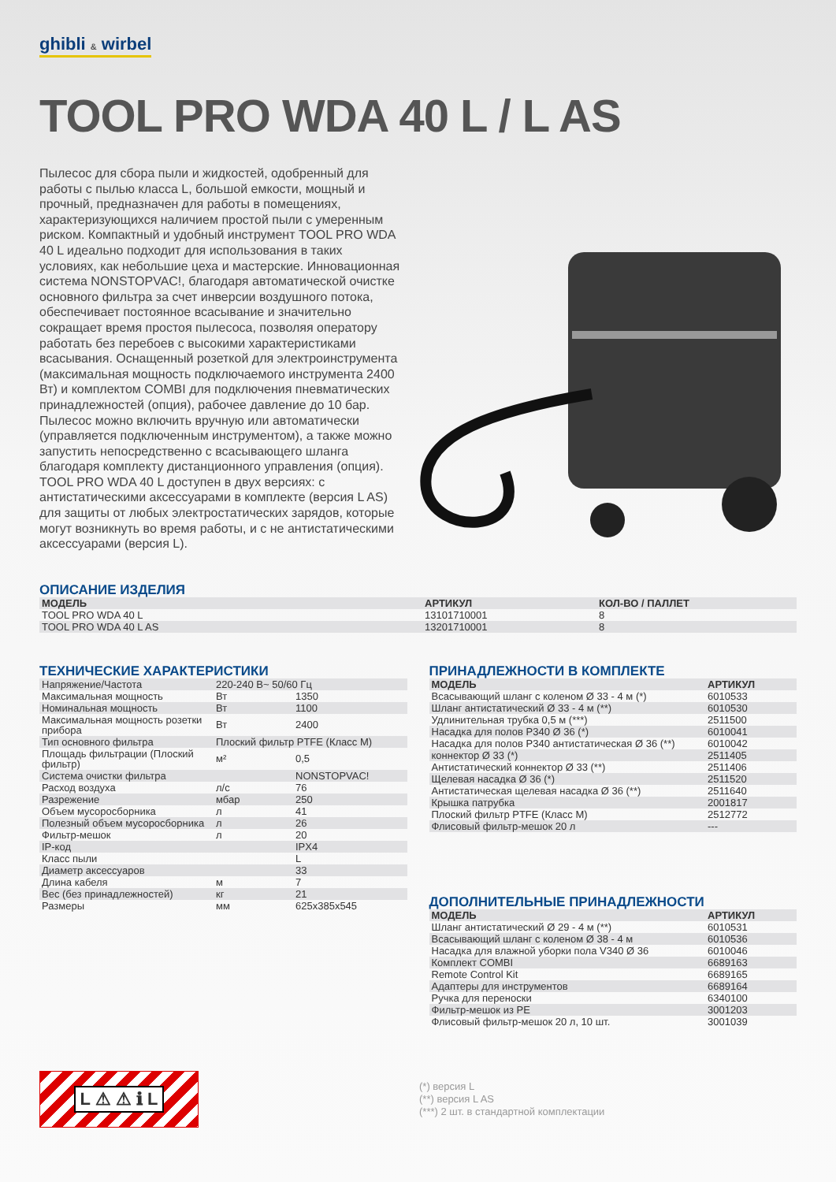ghibli & wirbel
TOOL PRO WDA 40 L / L AS
Пылесос для сбора пыли и жидкостей, одобренный для работы с пылью класса L, большой емкости, мощный и прочный, предназначен для работы в помещениях, характеризующихся наличием простой пыли с умеренным риском. Компактный и удобный инструмент TOOL PRO WDA 40 L идеально подходит для использования в таких условиях, как небольшие цеха и мастерские. Инновационная система NONSTOPVAC!, благодаря автоматической очистке основного фильтра за счет инверсии воздушного потока, обеспечивает постоянное всасывание и значительно сокращает время простоя пылесоса, позволяя оператору работать без перебоев с высокими характеристиками всасывания. Оснащенный розеткой для электроинструмента (максимальная мощность подключаемого инструмента 2400 Вт) и комплектом COMBI для подключения пневматических принадлежностей (опция), рабочее давление до 10 бар. Пылесос можно включить вручную или автоматически (управляется подключенным инструментом), а также можно запустить непосредственно с всасывающего шланга благодаря комплекту дистанционного управления (опция). TOOL PRO WDA 40 L доступен в двух версиях: с антистатическими аксессуарами в комплекте (версия L AS) для защиты от любых электростатических зарядов, которые могут возникнуть во время работы, и с не антистатическими аксессуарами (версия L).
ОПИСАНИЕ ИЗДЕЛИЯ
| МОДЕЛЬ | АРТИКУЛ | КОЛ-ВО / ПАЛЛЕТ |
| --- | --- | --- |
| TOOL PRO WDA 40 L | 13101710001 | 8 |
| TOOL PRO WDA 40 L AS | 13201710001 | 8 |
ТЕХНИЧЕСКИЕ ХАРАКТЕРИСТИКИ
| Напряжение/Частота | 220-240 В~ 50/60 Гц | |
| Максимальная мощность | Вт | 1350 |
| Номинальная мощность | Вт | 1100 |
| Максимальная мощность розетки прибора | Вт | 2400 |
| Тип основного фильтра | Плоский фильтр PTFE (Класс M) | |
| Площадь фильтрации (Плоский фильтр) | м² | 0,5 |
| Система очистки фильтра | | NONSTOPVAC! |
| Расход воздуха | л/с | 76 |
| Разрежение | мбар | 250 |
| Объем мусоросборника | л | 41 |
| Полезный объем мусоросборника | л | 26 |
| Фильтр-мешок | л | 20 |
| IP-код | | IPX4 |
| Класс пыли | | L |
| Диаметр аксессуаров | | 33 |
| Длина кабеля | м | 7 |
| Вес (без принадлежностей) | кг | 21 |
| Размеры | мм | 625x385x545 |
ПРИНАДЛЕЖНОСТИ В КОМПЛЕКТЕ
| МОДЕЛЬ | АРТИКУЛ |
| --- | --- |
| Всасывающий шланг с коленом Ø 33 - 4 м (*) | 6010533 |
| Шланг антистатический Ø 33 - 4 м (**) | 6010530 |
| Удлинительная трубка 0,5 м (***) | 2511500 |
| Насадка для полов P340 Ø 36 (*) | 6010041 |
| Насадка для полов P340 антистатическая Ø 36 (**) | 6010042 |
| коннектор Ø 33 (*) | 2511405 |
| Антистатический коннектор Ø 33 (**) | 2511406 |
| Щелевая насадка Ø 36 (*) | 2511520 |
| Антистатическая щелевая насадка Ø 36 (**) | 2511640 |
| Крышка патрубка | 2001817 |
| Плоский фильтр PTFE (Класс M) | 2512772 |
| Флисовый фильтр-мешок 20 л | --- |
ДОПОЛНИТЕЛЬНЫЕ ПРИНАДЛЕЖНОСТИ
| МОДЕЛЬ | АРТИКУЛ |
| --- | --- |
| Шланг антистатический Ø 29 - 4 м (**) | 6010531 |
| Всасывающий шланг с коленом Ø 38 - 4 м | 6010536 |
| Насадка для влажной уборки пола V340 Ø 36 | 6010046 |
| Комплект COMBI | 6689163 |
| Remote Control Kit | 6689165 |
| Адаптеры для инструментов | 6689164 |
| Ручка для переноски | 6340100 |
| Фильтр-мешок из PE | 3001203 |
| Флисовый фильтр-мешок 20 л, 10 шт. | 3001039 |
L ⚠ ⚠ ℹ L
(*) версия L
(**) версия L AS
(***) 2 шт. в стандартной комплектации